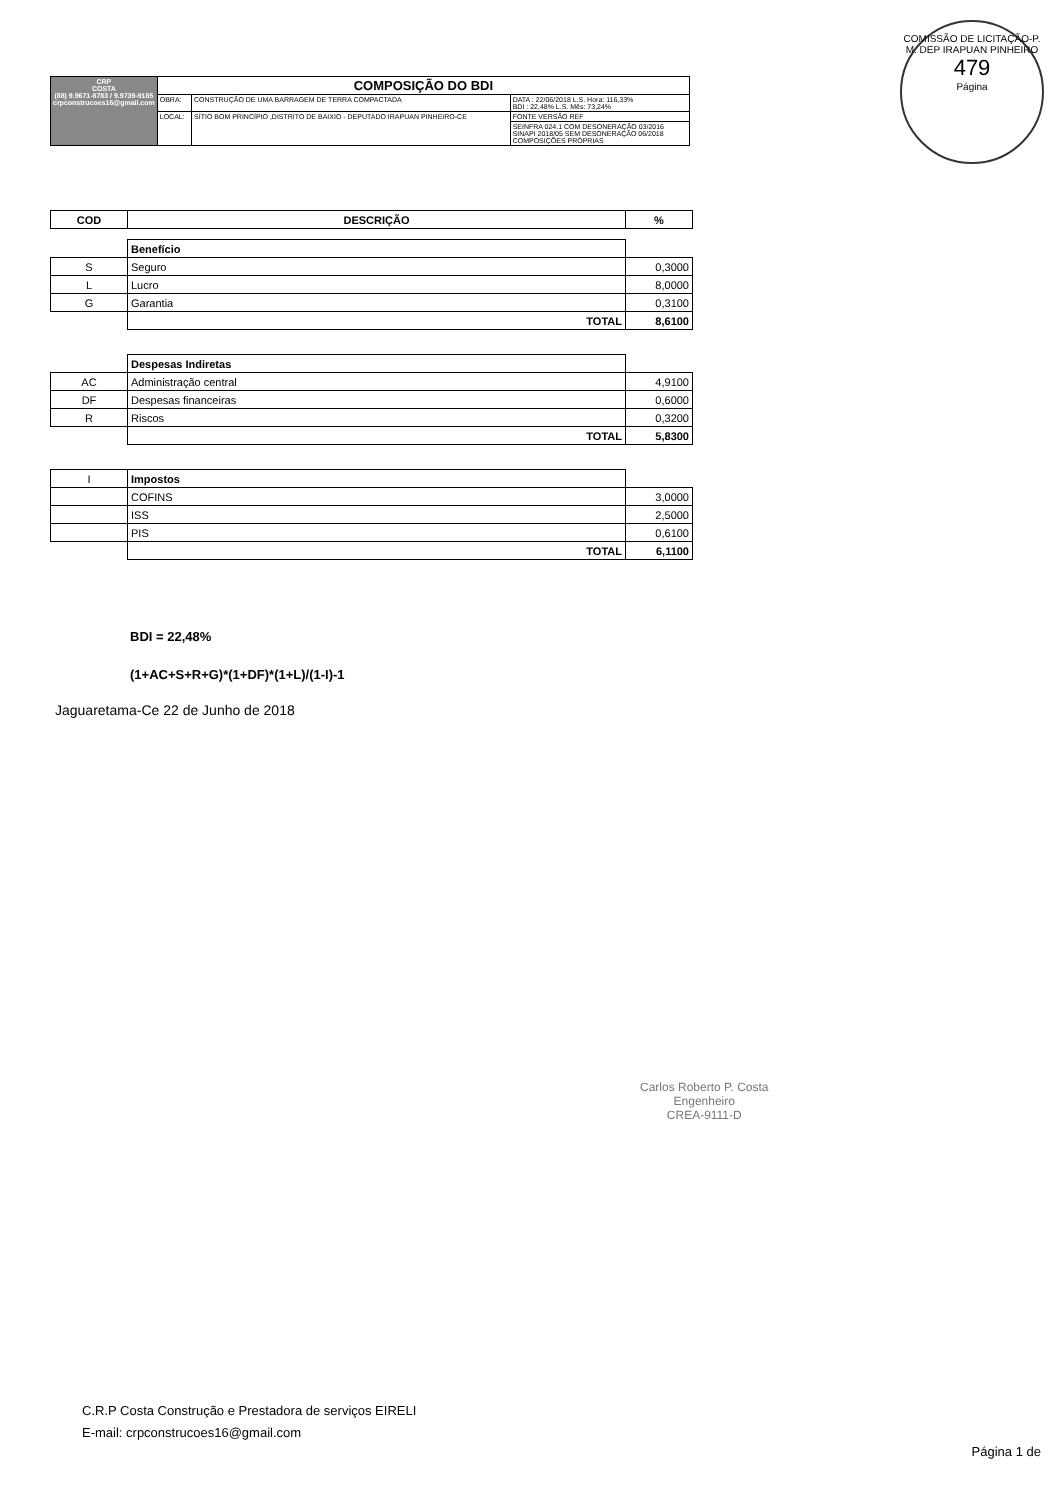COMISSÃO DE LICITAÇÃO-P. M. DEP IRAPUAN PINHEIRO
479
Página
| CRP COSTA (88) 9.9671-8783 / 9.9739-9185 crpconstrucoes16@gmail.com | COMPOSIÇÃO DO BDI | | |
| | OBRA: | CONSTRUÇÃO DE UMA BARRAGEM DE TERRA COMPACTADA | DATA : 22/06/2018 L.S. Hora: 116,33% BDI : 22,48% L.S. Mês: 73,24% |
| | LOCAL: | SÍTIO BOM PRINCÍPIO ,DISTRITO DE BAIXIO - DEPUTADO IRAPUAN PINHEIRO-CE | FONTE VERSÃO REF |
| | | | SEINFRA 024.1 COM DESONERAÇÃO 03/2016 SINAPI 2018/05 SEM DESONERAÇÃO 06/2018 COMPOSIÇÕES PRÓPRIAS |
| COD | DESCRIÇÃO | % |
| --- | --- | --- |
| | Benefício | |
| S | Seguro | 0,3000 |
| L | Lucro | 8,0000 |
| G | Garantia | 0,3100 |
| | TOTAL | 8,6100 |
| | Despesas Indiretas | |
| AC | Administração central | 4,9100 |
| DF | Despesas financeiras | 0,6000 |
| R | Riscos | 0,3200 |
| | TOTAL | 5,8300 |
| I | Impostos | |
| | COFINS | 3,0000 |
| | ISS | 2,5000 |
| | PIS | 0,6100 |
| | TOTAL | 6,1100 |
BDI = 22,48%
(1+AC+S+R+G)*(1+DF)*(1+L)/(1-I)-1
Jaguaretama-Ce 22 de Junho de 2018
Carlos Roberto P. Costa
Engenheiro
CREA-9111-D
C.R.P Costa Construção e Prestadora de serviços EIRELI
E-mail: crpconstrucoes16@gmail.com
Página 1 de